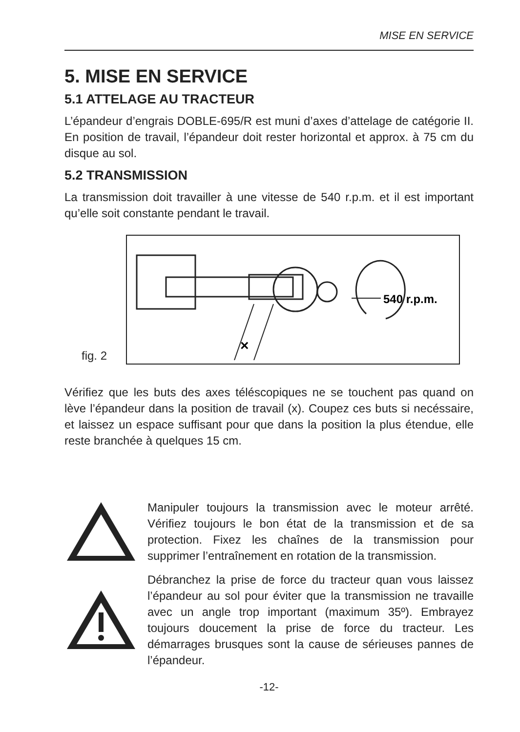MISE EN SERVICE
5. MISE EN SERVICE
5.1 ATTELAGE AU TRACTEUR
L’épandeur d’engrais DOBLE-695/R est muni d’axes d’attelage de catégorie II. En position de travail, l’épandeur doit rester horizontal et approx. à 75 cm du disque au sol.
5.2 TRANSMISSION
La transmission doit travailler à une vitesse de 540 r.p.m. et il est important qu’elle soit constante pendant le travail.
fig. 2
540 r.p.m.
×
Vérifiez que les buts des axes téléscopiques ne se touchent pas quand on lève l’épandeur dans la position de travail (x). Coupez ces buts si necéssaire, et laissez un espace suffisant pour que dans la position la plus étendue, elle reste branchée à quelques 15 cm.
Manipuler toujours la transmission avec le moteur arrêté. Vérifiez toujours le bon état de la transmission et de sa protection. Fixez les chaînes de la transmission pour supprimer l’entraînement en rotation de la transmission.
Débranchez la prise de force du tracteur quan vous laissez l’épandeur au sol pour éviter que la transmission ne travaille avec un angle trop important (maximum 35º). Embrayez toujours doucement la prise de force du tracteur. Les démarrages brusques sont la cause de sérieuses pannes de l’épandeur.
-12-